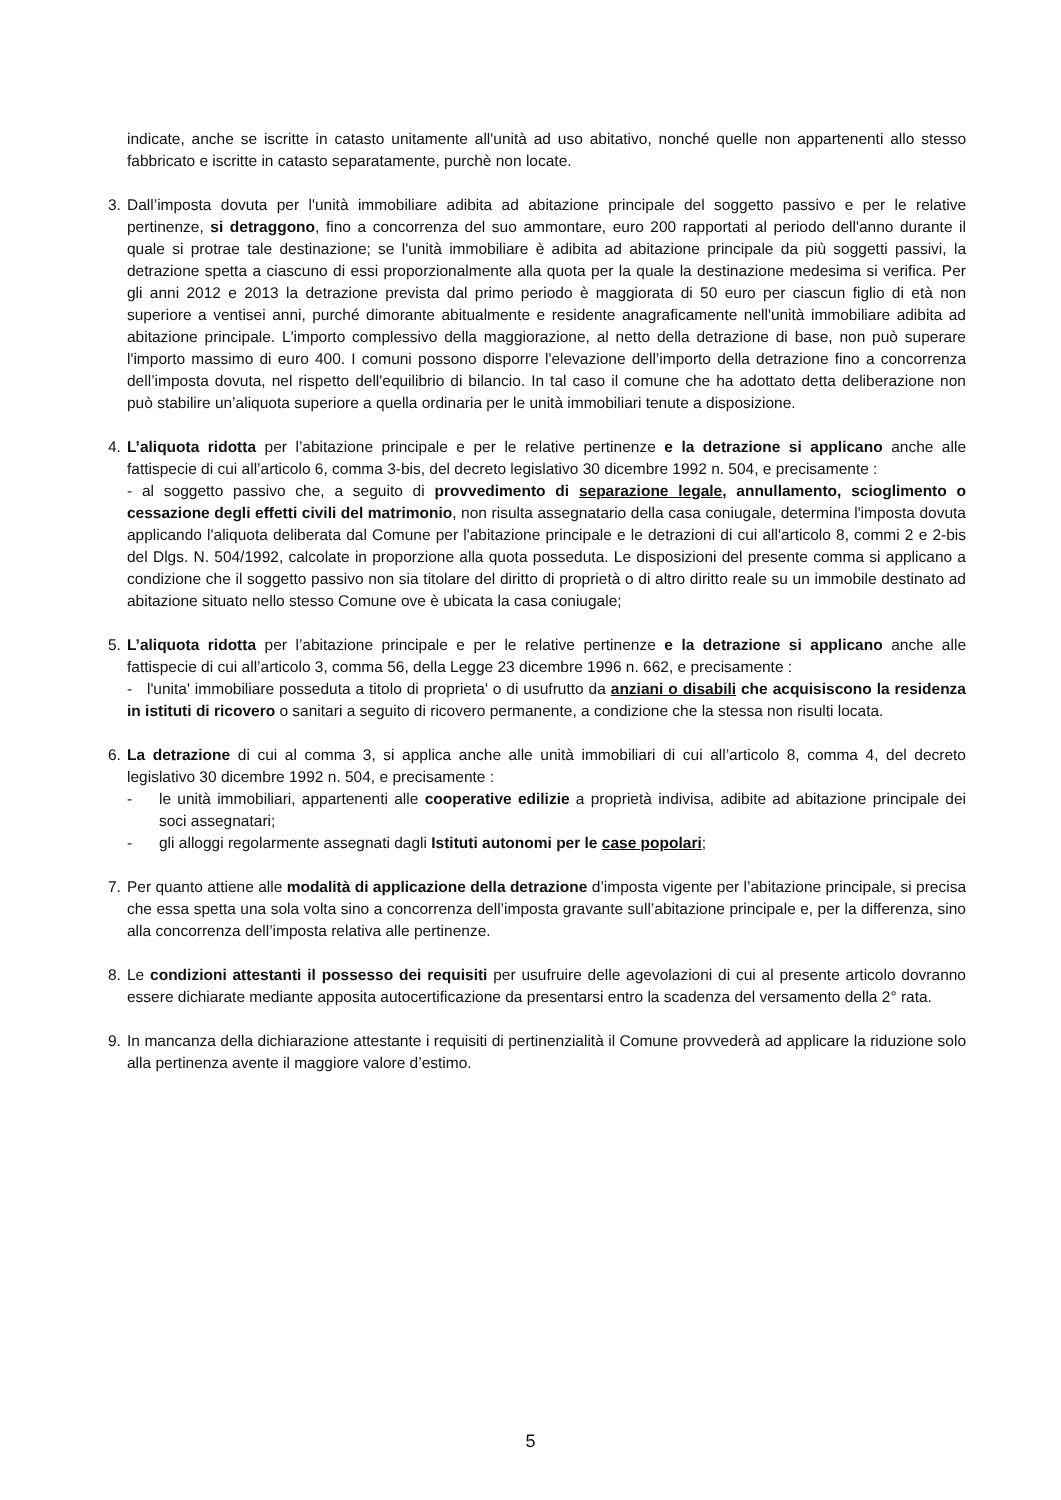indicate, anche se iscritte in catasto unitamente all'unità ad uso abitativo, nonché quelle non appartenenti allo stesso fabbricato e iscritte in catasto separatamente, purchè non locate.
3. Dall’imposta dovuta per l'unità immobiliare adibita ad abitazione principale del soggetto passivo e per le relative pertinenze, si detraggono, fino a concorrenza del suo ammontare, euro 200 rapportati al periodo dell'anno durante il quale si protrae tale destinazione; se l'unità immobiliare è adibita ad abitazione principale da più soggetti passivi, la detrazione spetta a ciascuno di essi proporzionalmente alla quota per la quale la destinazione medesima si verifica. Per gli anni 2012 e 2013 la detrazione prevista dal primo periodo è maggiorata di 50 euro per ciascun figlio di età non superiore a ventisei anni, purché dimorante abitualmente e residente anagraficamente nell'unità immobiliare adibita ad abitazione principale. L'importo complessivo della maggiorazione, al netto della detrazione di base, non può superare l'importo massimo di euro 400. I comuni possono disporre l'elevazione dell’importo della detrazione fino a concorrenza dell’imposta dovuta, nel rispetto dell'equilibrio di bilancio. In tal caso il comune che ha adottato detta deliberazione non può stabilire un’aliquota superiore a quella ordinaria per le unità immobiliari tenute a disposizione.
4. L’aliquota ridotta per l’abitazione principale e per le relative pertinenze e la detrazione si applicano anche alle fattispecie di cui all’articolo 6, comma 3-bis, del decreto legislativo 30 dicembre 1992 n. 504, e precisamente :
- al soggetto passivo che, a seguito di provvedimento di separazione legale, annullamento, scioglimento o cessazione degli effetti civili del matrimonio, non risulta assegnatario della casa coniugale, determina l'imposta dovuta applicando l'aliquota deliberata dal Comune per l'abitazione principale e le detrazioni di cui all'articolo 8, commi 2 e 2-bis del Dlgs. N. 504/1992, calcolate in proporzione alla quota posseduta. Le disposizioni del presente comma si applicano a condizione che il soggetto passivo non sia titolare del diritto di proprietà o di altro diritto reale su un immobile destinato ad abitazione situato nello stesso Comune ove è ubicata la casa coniugale;
5. L’aliquota ridotta per l’abitazione principale e per le relative pertinenze e la detrazione si applicano anche alle fattispecie di cui all’articolo 3, comma 56, della Legge 23 dicembre 1996 n. 662, e precisamente :
- l'unita' immobiliare posseduta a titolo di proprieta' o di usufrutto da anziani o disabili che acquisiscono la residenza in istituti di ricovero o sanitari a seguito di ricovero permanente, a condizione che la stessa non risulti locata.
6. La detrazione di cui al comma 3, si applica anche alle unità immobiliari di cui all’articolo 8, comma 4, del decreto legislativo 30 dicembre 1992 n. 504, e precisamente :
- le unità immobiliari, appartenenti alle cooperative edilizie a proprietà indivisa, adibite ad abitazione principale dei soci assegnatari;
- gli alloggi regolarmente assegnati dagli Istituti autonomi per le case popolari;
7. Per quanto attiene alle modalità di applicazione della detrazione d’imposta vigente per l’abitazione principale, si precisa che essa spetta una sola volta sino a concorrenza dell’imposta gravante sull’abitazione principale e, per la differenza, sino alla concorrenza dell’imposta relativa alle pertinenze.
8. Le condizioni attestanti il possesso dei requisiti per usufruire delle agevolazioni di cui al presente articolo dovranno essere dichiarate mediante apposita autocertificazione da presentarsi entro la scadenza del versamento della 2° rata.
9. In mancanza della dichiarazione attestante i requisiti di pertinenzialità il Comune provvederà ad applicare la riduzione solo alla pertinenza avente il maggiore valore d’estimo.
5